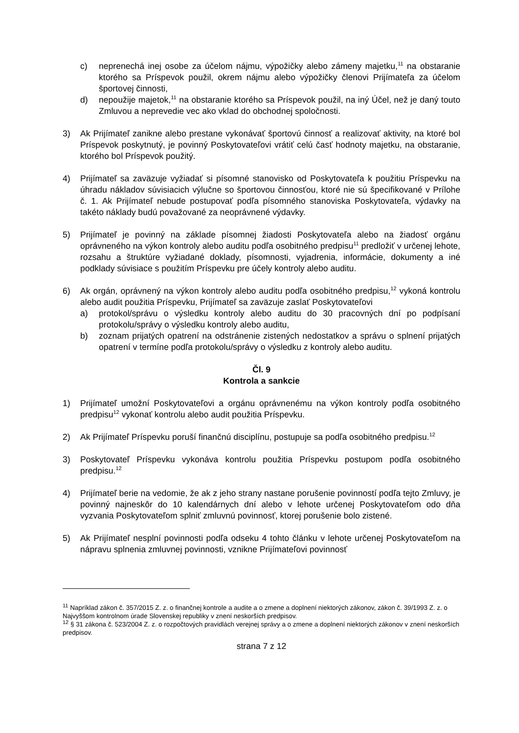c) neprenechá inej osobe za účelom nájmu, výpožičky alebo zámeny majetku,<sup>11</sup> na obstaranie ktorého sa Príspevok použil, okrem nájmu alebo výpožičky členovi Prijímateľa za účelom športovej činnosti,
d) nepoužije majetok,<sup>11</sup> na obstaranie ktorého sa Príspevok použil, na iný Účel, než je daný touto Zmluvou a neprevedie vec ako vklad do obchodnej spoločnosti.
3) Ak Prijímateľ zanikne alebo prestane vykonávať športovú činnosť a realizovať aktivity, na ktoré bol Príspevok poskytnutý, je povinný Poskytovateľovi vrátiť celú časť hodnoty majetku, na obstaranie, ktorého bol Príspevok použitý.
4) Prijímateľ sa zaväzuje vyžiadať si písomné stanovisko od Poskytovateľa k použitiu Príspevku na úhradu nákladov súvisiacich výlučne so športovou činnosťou, ktoré nie sú špecifikované v Prílohe č. 1. Ak Prijímateľ nebude postupovať podľa písomného stanoviska Poskytovateľa, výdavky na takéto náklady budú považované za neoprávnené výdavky.
5) Prijímateľ je povinný na základe písomnej žiadosti Poskytovateľa alebo na žiadosť orgánu oprávneného na výkon kontroly alebo auditu podľa osobitného predpisu<sup>11</sup> predložiť v určenej lehote, rozsahu a štruktúre vyžiadané doklady, písomnosti, vyjadrenia, informácie, dokumenty a iné podklady súvisiace s použitím Príspevku pre účely kontroly alebo auditu.
6) Ak orgán, oprávnený na výkon kontroly alebo auditu podľa osobitného predpisu,<sup>12</sup> vykoná kontrolu alebo audit použitia Príspevku, Prijímateľ sa zaväzuje zaslať Poskytovateľovi
a) protokol/správu o výsledku kontroly alebo auditu do 30 pracovných dní po podpísaní protokolu/správy o výsledku kontroly alebo auditu,
b) zoznam prijatých opatrení na odstránenie zistených nedostatkov a správu o splnení prijatých opatrení v termíne podľa protokolu/správy o výsledku z kontroly alebo auditu.
Čl. 9
Kontrola a sankcie
1) Prijímateľ umožní Poskytovateľovi a orgánu oprávnenému na výkon kontroly podľa osobitného predpisu<sup>12</sup> vykonať kontrolu alebo audit použitia Príspevku.
2) Ak Prijímateľ Príspevku poruší finančnú disciplínu, postupuje sa podľa osobitného predpisu.<sup>12</sup>
3) Poskytovateľ Príspevku vykonáva kontrolu použitia Príspevku postupom podľa osobitného predpisu.<sup>12</sup>
4) Prijímateľ berie na vedomie, že ak z jeho strany nastane porušenie povinností podľa tejto Zmluvy, je povinný najneskôr do 10 kalendárnych dní alebo v lehote určenej Poskytovateľom odo dňa vyzvania Poskytovateľom splniť zmluvnú povinnosť, ktorej porušenie bolo zistené.
5) Ak Prijímateľ nesplní povinnosti podľa odseku 4 tohto článku v lehote určenej Poskytovateľom na nápravu splnenia zmluvnej povinnosti, vznikne Prijímateľovi povinnosť
<sup>11</sup> Napríklad zákon č. 357/2015 Z. z. o finančnej kontrole a audite a o zmene a doplnení niektorých zákonov, zákon č. 39/1993 Z. z. o Najvyššom kontrolnom úrade Slovenskej republiky v znení neskorších predpisov.
<sup>12</sup> § 31 zákona č. 523/2004 Z. z. o rozpočtových pravidlách verejnej správy a o zmene a doplnení niektorých zákonov v znení neskorších predpisov.
strana 7 z 12